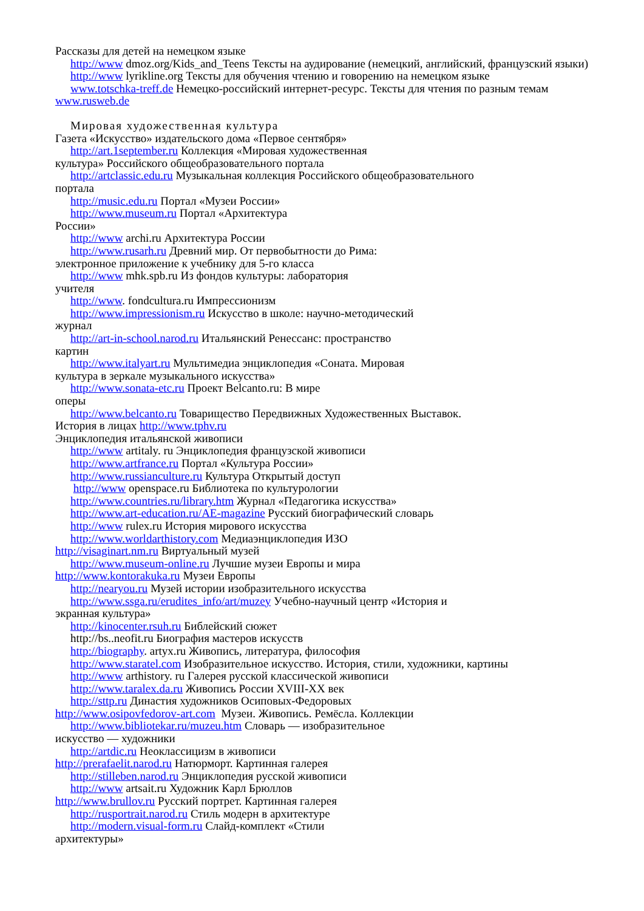Рассказы для детей на немецком языке
http://www dmoz.org/Kids_and_Teens Тексты на аудирование (немецкий, английский, французский языки)
http://www lyrikline.org Тексты для обучения чтению и говорению на немецком языке
www.totschka-treff.de Немецко-российский интернет-ресурс. Тексты для чтения по разным темам www.rusweb.de
Мировая художественная культура
Газета «Искусство» издательского дома «Первое сентября»
http://art.1september.ru Коллекция «Мировая художественная
культура» Российского общеобразовательного портала
http://artclassic.edu.ru Музыкальная коллекция Российского общеобразовательного
портала
http://music.edu.ru Портал «Музеи России»
http://www.museum.ru Портал «Архитектура
России»
http://www archi.ru Архитектура России
http://www.rusarh.ru Древний мир. От первобытности до Рима:
электронное приложение к учебнику для 5-го класса
http://www mhk.spb.ru Из фондов культуры: лаборатория
учителя
http://www. fondcultura.ru Импрессионизм
http://www.impressionism.ru Искусство в школе: научно-методический
журнал
http://art-in-school.narod.ru Итальянский Ренессанс: пространство
картин
http://www.italyart.ru Мультимедиа энциклопедия «Соната. Мировая
культура в зеркале музыкального искусства»
http://www.sonata-etc.ru Проект Belcanto.ru: В мире
оперы
http://www.belcanto.ru Товарищество Передвижных Художественных Выставок.
История в лицах http://www.tphv.ru
Энциклопедия итальянской живописи
http://www artitaly. ru Энциклопедия французской живописи
http://www.artfrance.ru Портал «Культура России»
http://www.russianculture.ru Культура Открытый доступ
http://www openspace.ru Библиотека по культурологии
http://www.countries.ru/library.htm Журнал «Педагогика искусства»
http://www.art-education.ru/AE-magazine Русский биографический словарь
http://www rulex.ru История мирового искусства
http://www.worldarthistory.com Медиаэнциклопедия ИЗО
http://visaginart.nm.ru Виртуальный музей
http://www.museum-online.ru Лучшие музеи Европы и мира
http://www.kontorakuka.ru Музеи Европы
http://nearyou.ru Музей истории изобразительного искусства
http://www.ssga.ru/erudites_info/art/muzey Учебно-научный центр «История и
экранная культура»
http://kinocenter.rsuh.ru Библейский сюжет
http://bs..neofit.ru Биография мастеров искусств
http://biography. artyx.ru Живопись, литература, философия
http://www.staratel.com Изобразительное искусство. История, стили, художники, картины
http://www arthistory. ru Галерея русской классической живописи
http://www.taralex.da.ru Живопись России XVIII-XX век
http://sttp.ru Династия художников Осиповых-Федоровых
http://www.osipovfedorov-art.com Музеи. Живопись. Ремёсла. Коллекции
http://www.bibliotekar.ru/muzeu.htm Словарь — изобразительное
искусство — художники
http://artdic.ru Неоклассицизм в живописи
http://prerafaelit.narod.ru Натюрморт. Картинная галерея
http://stilleben.narod.ru Энциклопедия русской живописи
http://www artsait.ru Художник Карл Брюллов
http://www.brullov.ru Русский портрет. Картинная галерея
http://rusportrait.narod.ru Стиль модерн в архитектуре
http://modern.visual-form.ru Слайд-комплект «Стили
архитектуры»